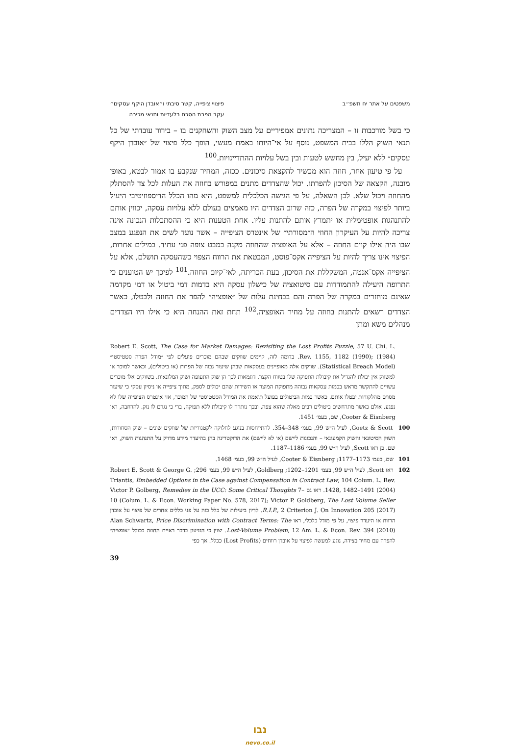משפטים על אתר יח תשפ״ב פיצויי ציפייה, קשר סיבתי ו״אובדן היקף עסקים״
עקב הפרת הסכם בלעדיות ותנאי מכירה
כי בשל מורכבות זו – המצריכה נתונים אמפיריים על מצב השוק והשחקנים בו – בירור עובדתי של כל תנאי השוק הללו בבית המשפט, נוסף על אי־היותו באמת מעשי, הופך כלל פיצוי של ״אובדן היקף עסקים״ ללא יעיל, בין מחשש לטעות ובין בשל עלויות ההתדיינויות.<sup>100</sup>
על פי טיעון אחר, חוזה הוא מכשיר להקצאת סיכונים. ככזה, המחיר שנקבע בו אמור לבטא, באופן מובנה, הקצאה של הסיכון להפרתו. יכול שהצדדים מתנים במפורש בחוזה את העלות לכל צד להסתלק מהחוזה ויכול שלא. לכן השאלה, על פי הגישה הכלכלית למשפט, היא מהו הכלל הדיספוזיטיבי היעיל ביותר לפיצוי במקרה של הפרה, כזה שרוב הצדדים היו מאמצים בעולם ללא עלויות עסקה, יכווין אותם להתנהגות אופטימלית או יתמרץ אותם להתנות עליו. אחת הטענות היא כי ההסתכלות הנכונה אינה צריכה להיות על העיקרון החוזי ה״מסורתי״ של אינטרס הציפייה – אשר נועד לשים את הנפגע במצב שבו היה אילו קוים החוזה – אלא על האופציה שהחוזה מקנה במבט צופה פני עתיד. במילים אחרות, הפיצוי אינו צריך להיות על הציפייה אקס־פוסט, המבטאת את הרווח הצפוי כשהעסקה תושלם, אלא על הציפייה אקס־אנטה, המשקללת את הסיכון, בעת הכריתה, לאי־קיום החוזה.<sup>101</sup> לפיכך יש הטוענים כי התרופה היעילה להתמודדות עם סיטואציה של כישלון עסקה היא בדמות דמי ביטול או דמי מקדמה שאינם מוחזרים במקרה של הפרה והם בבחינת עלות של ״אופציה״ להפר את החוזה ולבטלו, כאשר הצדדים רשאים להתנות בחוזה על מחיר האופציה.<sup>102</sup> תחת זאת ההנחה היא כי אילו היו הצדדים מנהלים משא ומתן
Robert E. Scott, The Case for Market Damages: Revisiting the Lost Profits Puzzle, 57 U. Chi. L. Rev. 1155, 1182 (1990); (1984). בדומה לזה, קיימים שווקים שבהם מוכרים פועלים לפי ״מודל הפרה סטטיסטי״ (Statistical Breach Model). שווקים אלה מאופיינים בעסקאות שבהן שיעור גבוה של הפרות (או ביטולים), וכאשר למוכר או למשווק אין יכולת להגדיל את קיבולת התפוקה שלו בטווח הקצר. דוגמאות לכך הן שוק התעופה ושוק המלונאות. בשווקים אלו מוכרים עשויים להתקשר מראש בכמות עסקאות גבוהה מתפוקת המוצר או השירות שהם יכולים לספק, מתוך ציפייה או ניסיון עסקי כי שיעור מסוים מהלקוחות יבטלו אותם. כאשר כמות הביטולים בפועל תואמת את המודל הסטטיסטי של המוכר, אזי אינטרס הציפייה שלו לא נפגע. אולם כאשר מתרחשים ביטולים רבים מאלה שהוא צפה, ובכך נותרה לו קיבולת ללא תפוקה, ברי כי נגרם לו נזק. להרחבה, ראו Cooter & Eisnberg, שם, בעמ׳ 1451.
100 Goetz & Scott, לעיל ה״ש 99, בעמ׳ 348–354. להתייחסות בנוגע לחלוקה לקטגוריות של שווקים שונים – שוק הסחורות, השוק הסיטונאי והשוק הקמעונאי – והנכונות ליישם (או לא ליישם) את הדוקטרינה בהן בהיעדר מידע מדויק על התנהגות השוק, ראו שם. כן ראו Scott, לעיל ה״ש 99, בעמ׳ 1186–1187.
101 שם, בעמ׳ 1173–1177; Cooter & Eisnberg, לעיל ה״ש 99, בעמ׳ 1468.
102 ראו Scott, לעיל ה״ש 99, בעמ׳ 1201–1202; Goldberg, לעיל ה״ש 99, בעמ׳ 296; Robert E. Scott & George G. Triantis, Embedded Options in the Case against Compensation in Contract Law, 104 Colum. L. Rev. 1428, 1482–1491 (2004). ראו גם Victor P. Golberg, Remedies in the UCC: Some Critical Thoughts 7–10 (Colum. L. & Econ. Working Paper No. 578, 2017); Victor P. Goldberg, The Lost Volume Seller R.I.P., 2 Criterion J. On Innovation 205 (2017). לדיון ביעילות של כלל כזה על פני כללים אחרים של פיצוי על אובדן הרווח או היעדר פיצוי, על פי מודל כלכלי, ראו Alan Schwartz, Price Discrimination with Contract Terms: The Lost-Volume Problem, 12 Am. L. & Econ. Rev. 394 (2010). יצוין כי הטיעון בדבר ראיית החוזה ככולל ״אופציה״ להפרה עם מחיר בצידה, נוגע למעשה לפיצוי על אובדן רווחים (Lost Profits) ככלל. אך כפי
39
נבו
nevo.co.il